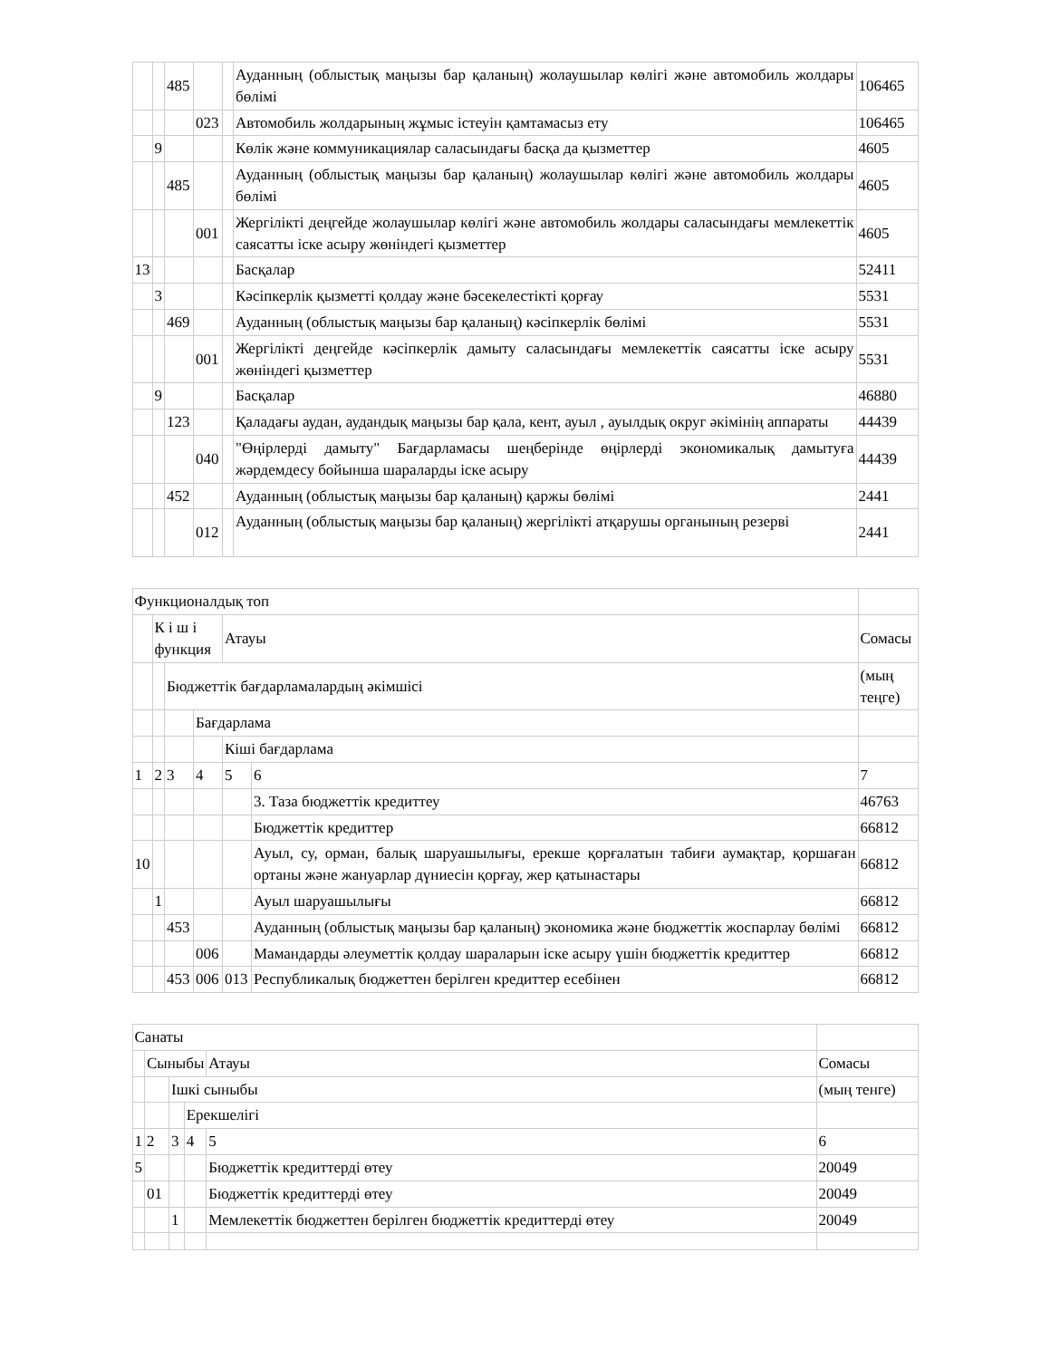| | | 485 | | | Ауданның (облыстық маңызы бар қаланың) жолаушылар көлігі және автомобиль жолдары бөлімі | 106465 |
| | | | 023 | | Автомобиль жолдарының жұмыс істеуін қамтамасыз ету | 106465 |
| | 9 | | | | Көлік және коммуникациялар саласындағы басқа да қызметтер | 4605 |
| | | 485 | | | Ауданның (облыстық маңызы бар қаланың) жолаушылар көлігі және автомобиль жолдары бөлімі | 4605 |
| | | | 001 | | Жергілікті деңгейде жолаушылар көлігі және автомобиль жолдары саласындағы мемлекеттік саясатты іске асыру жөніндегі қызметтер | 4605 |
| 13 | | | | | Басқалар | 52411 |
| | 3 | | | | Кәсіпкерлік қызметті қолдау және бәсекелестікті қорғау | 5531 |
| | | 469 | | | Ауданның (облыстық маңызы бар қаланың) кәсіпкерлік бөлімі | 5531 |
| | | | 001 | | Жергілікті деңгейде кәсіпкерлік дамыту саласындағы мемлекеттік саясатты іске асыру жөніндегі қызметтер | 5531 |
| | 9 | | | | Басқалар | 46880 |
| | | 123 | | | Қаладағы аудан, аудандық маңызы бар қала, кент, ауыл , ауылдық округ әкімінің аппараты | 44439 |
| | | | 040 | | "Өңірлерді дамыту" Бағдарламасы шеңберінде өңірлерді экономикалық дамытуға жәрдемдесу бойынша шараларды іске асыру | 44439 |
| | | 452 | | | Ауданның (облыстық маңызы бар қаланың) қаржы бөлімі | 2441 |
| | | | 012 | | Ауданның (облыстық маңызы бар қаланың) жергілікті атқарушы органының резерві | 2441 |
| Функционалдық топ | | | | | | |
| | К і ш і функция | | | Атауы | | Сомасы |
| | | Бюджеттік бағдарламалардың әкімшісі | | | | (мың теңге) |
| | | | Бағдарлама | | | |
| | | | | Кіші бағдарлама | | |
| 1 | 2 | 3 | 4 | 5 | 6 | 7 |
| | | | | | 3. Таза бюджеттік кредиттеу | 46763 |
| | | | | | Бюджеттік кредиттер | 66812 |
| 10 | | | | | Ауыл, су, орман, балық шаруашылығы, ерекше қорғалатын табиғи аумақтар, қоршаған ортаны және жануарлар дүниесін қорғау, жер қатынастары | 66812 |
| | 1 | | | | Ауыл шаруашылығы | 66812 |
| | | 453 | | | Ауданның (облыстық маңызы бар қаланың) экономика және бюджеттік жоспарлау бөлімі | 66812 |
| | | | 006 | | Мамандарды әлеуметтік қолдау шараларын іске асыру үшін бюджеттік кредиттер | 66812 |
| | | 453 | 006 | 013 | Республикалық бюджеттен берілген кредиттер есебінен | 66812 |
| Санаты | | | | | |
| | Сыныбы | | | Атауы | Сомасы |
| | | Ішкі сыныбы | | | (мың тенге) |
| | | | Ерекшелігі | | |
| 1 | 2 | 3 | 4 | 5 | 6 |
| 5 | | | | Бюджеттік кредиттерді өтеу | 20049 |
| | 01 | | | Бюджеттік кредиттерді өтеу | 20049 |
| | | 1 | | Мемлекеттік бюджеттен берілген бюджеттік кредиттерді өтеу | 20049 |